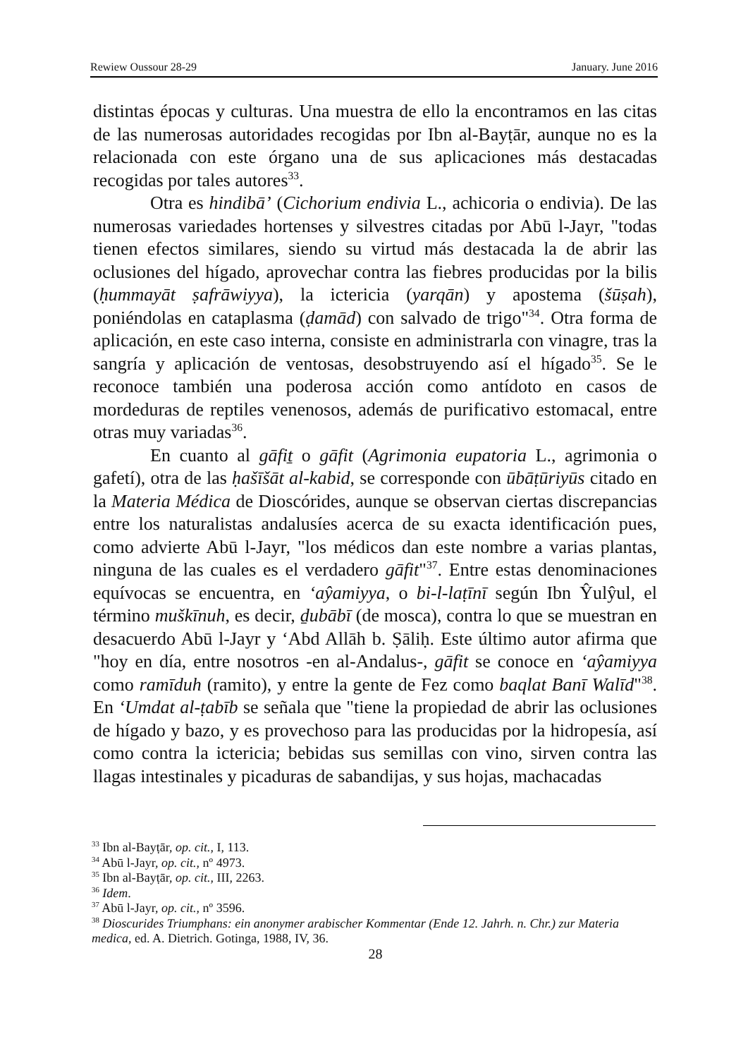Rewiew Oussour 28-29 January. June 2016
distintas épocas y culturas. Una muestra de ello la encontramos en las citas de las numerosas autoridades recogidas por Ibn al-Bayṭār, aunque no es la relacionada con este órgano una de sus aplicaciones más destacadas recogidas por tales autores<sup>33</sup>.
Otra es hindibā’ (Cichorium endivia L., achicoria o endivia). De las numerosas variedades hortenses y silvestres citadas por Abū l-Jayr, "todas tienen efectos similares, siendo su virtud más destacada la de abrir las oclusiones del hígado, aprovechar contra las fiebres producidas por la bilis (ḥummayāt ṣafrāwiyya), la ictericia (yarqān) y apostema (šūṣah), poniéndolas en cataplasma (ḍamād) con salvado de trigo"<sup>34</sup>. Otra forma de aplicación, en este caso interna, consiste en administrarla con vinagre, tras la sangría y aplicación de ventosas, desobstruyendo así el hígado<sup>35</sup>. Se le reconoce también una poderosa acción como antídoto en casos de mordeduras de reptiles venenosos, además de purificativo estomacal, entre otras muy variadas<sup>36</sup>.
En cuanto al gāfiṯ o gāfit (Agrimonia eupatoria L., agrimonia o gafetí), otra de las ḥašīšāt al-kabid, se corresponde con ūbāṭūriyūs citado en la Materia Médica de Dioscórides, aunque se observan ciertas discrepancias entre los naturalistas andalusíes acerca de su exacta identificación pues, como advierte Abū l-Jayr, "los médicos dan este nombre a varias plantas, ninguna de las cuales es el verdadero gāfit"<sup>37</sup>. Entre estas denominaciones equívocas se encuentra, en ‘aŷamiyya, o bi-l-laṭīnī según Ibn Ŷulŷul, el término muškīnuh, es decir, ḏubābī (de mosca), contra lo que se muestran en desacuerdo Abū l-Jayr y ‘Abd Allāh b. Ṣāliḥ. Este último autor afirma que "hoy en día, entre nosotros -en al-Andalus-, gāfit se conoce en ‘aŷamiyya como ramīduh (ramito), y entre la gente de Fez como baqlat Banī Walīd"<sup>38</sup>. En ‘Umdat al-ṭabīb se señala que "tiene la propiedad de abrir las oclusiones de hígado y bazo, y es provechoso para las producidas por la hidropesía, así como contra la ictericia; bebidas sus semillas con vino, sirven contra las llagas intestinales y picaduras de sabandijas, y sus hojas, machacadas
<sup>33</sup> Ibn al-Bayṭār, op. cit., I, 113.
<sup>34</sup> Abū l-Jayr, op. cit., nº 4973.
<sup>35</sup> Ibn al-Bayṭār, op. cit., III, 2263.
<sup>36</sup> Idem.
<sup>37</sup> Abū l-Jayr, op. cit., nº 3596.
<sup>38</sup> Dioscurides Triumphans: ein anonymer arabischer Kommentar (Ende 12. Jahrh. n. Chr.) zur Materia medica, ed. A. Dietrich. Gotinga, 1988, IV, 36.
28